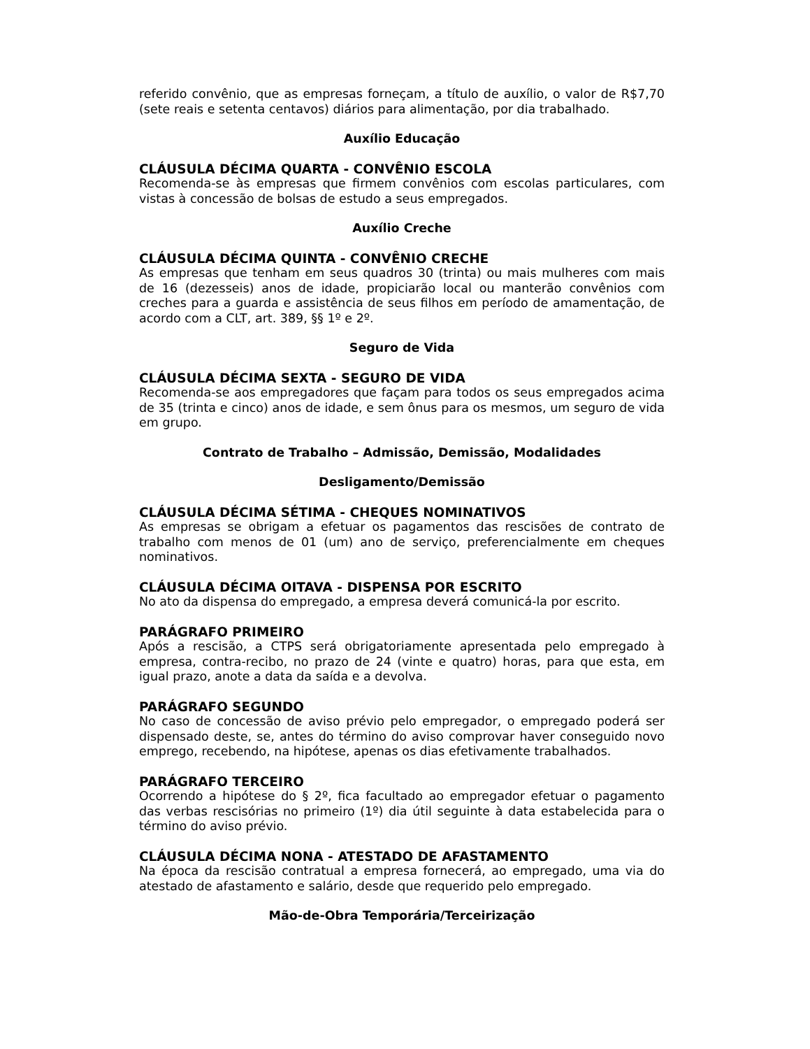referido convênio, que as empresas forneçam, a título de auxílio, o valor de R$7,70 (sete reais e setenta centavos) diários para alimentação, por dia trabalhado.
Auxílio Educação
CLÁUSULA DÉCIMA QUARTA - CONVÊNIO ESCOLA
Recomenda-se às empresas que firmem convênios com escolas particulares, com vistas à concessão de bolsas de estudo a seus empregados.
Auxílio Creche
CLÁUSULA DÉCIMA QUINTA - CONVÊNIO CRECHE
As empresas que tenham em seus quadros 30 (trinta) ou mais mulheres com mais de 16 (dezesseis) anos de idade, propiciarão local ou manterão convênios com creches para a guarda e assistência de seus filhos em período de amamentação, de acordo com a CLT, art. 389, §§ 1º e 2º.
Seguro de Vida
CLÁUSULA DÉCIMA SEXTA - SEGURO DE VIDA
Recomenda-se aos empregadores que façam para todos os seus empregados acima de 35 (trinta e cinco) anos de idade, e sem ônus para os mesmos, um seguro de vida em grupo.
Contrato de Trabalho – Admissão, Demissão, Modalidades
Desligamento/Demissão
CLÁUSULA DÉCIMA SÉTIMA - CHEQUES NOMINATIVOS
As empresas se obrigam a efetuar os pagamentos das rescisões de contrato de trabalho com menos de 01 (um) ano de serviço, preferencialmente em cheques nominativos.
CLÁUSULA DÉCIMA OITAVA - DISPENSA POR ESCRITO
No ato da dispensa do empregado, a empresa deverá comunicá-la por escrito.
PARÁGRAFO PRIMEIRO
Após a rescisão, a CTPS será obrigatoriamente apresentada pelo empregado à empresa, contra-recibo, no prazo de 24 (vinte e quatro) horas, para que esta, em igual prazo, anote a data da saída e a devolva.
PARÁGRAFO SEGUNDO
No caso de concessão de aviso prévio pelo empregador, o empregado poderá ser dispensado deste, se, antes do término do aviso comprovar haver conseguido novo emprego, recebendo, na hipótese, apenas os dias efetivamente trabalhados.
PARÁGRAFO TERCEIRO
Ocorrendo a hipótese do § 2º, fica facultado ao empregador efetuar o pagamento das verbas rescisórias no primeiro (1º) dia útil seguinte à data estabelecida para o término do aviso prévio.
CLÁUSULA DÉCIMA NONA - ATESTADO DE AFASTAMENTO
Na época da rescisão contratual a empresa fornecerá, ao empregado, uma via do atestado de afastamento e salário, desde que requerido pelo empregado.
Mão-de-Obra Temporária/Terceirização